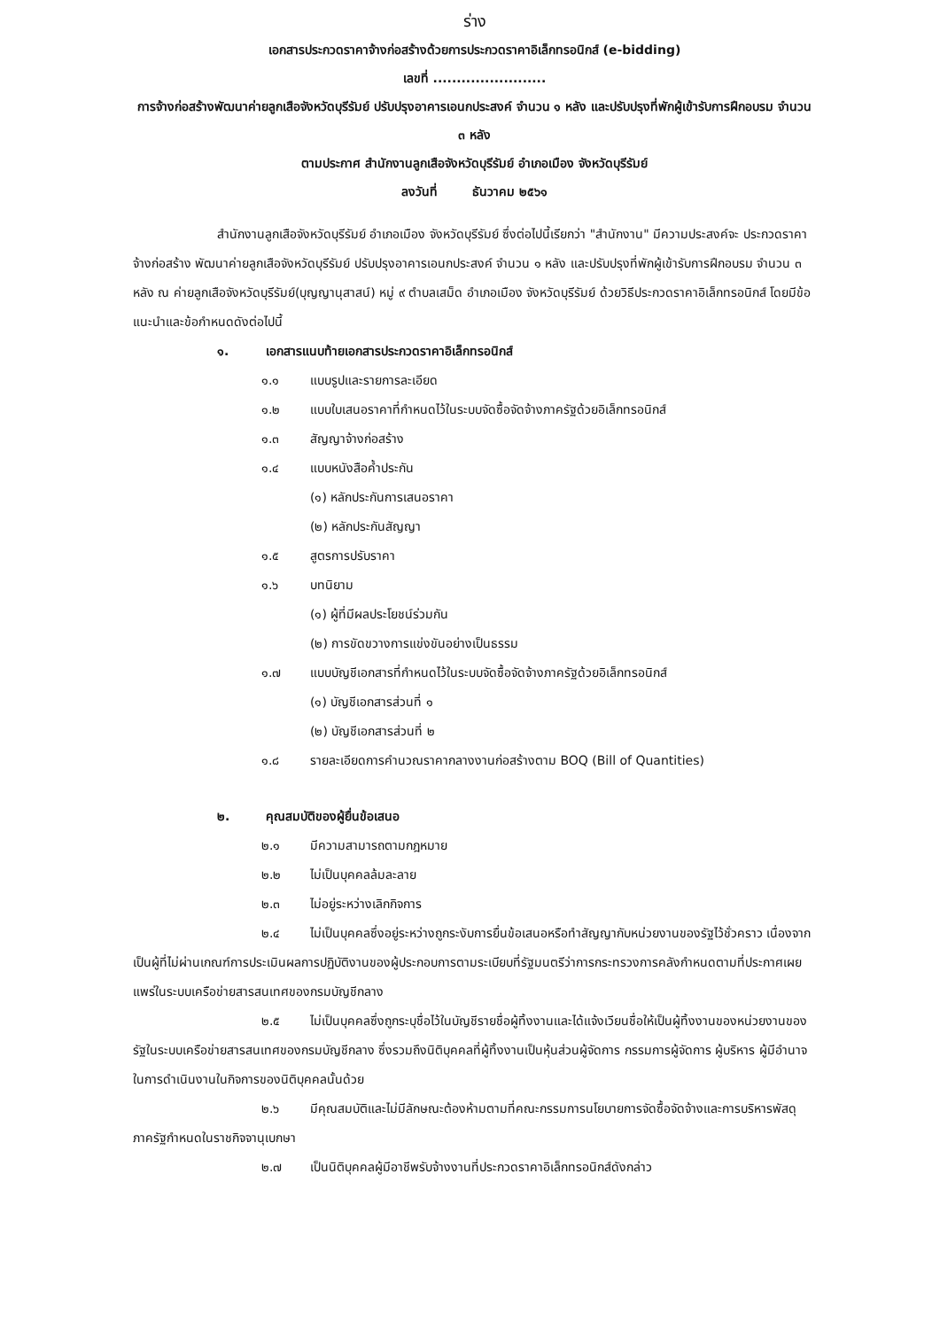ร่าง
เอกสารประกวดราคาจ้างก่อสร้างด้วยการประกวดราคาอิเล็กทรอนิกส์ (e-bidding)
เลขที่ ........................
การจ้างก่อสร้างพัฒนาค่ายลูกเสือจังหวัดบุรีรัมย์ ปรับปรุงอาคารเอนกประสงค์ จำนวน ๑ หลัง และปรับปรุงที่พักผู้เข้ารับการฝึกอบรม จำนวน ๓ หลัง
ตามประกาศ สำนักงานลูกเสือจังหวัดบุรีรัมย์ อำเภอเมือง จังหวัดบุรีรัมย์
ลงวันที่ ธันวาคม ๒๕๖๑
สำนักงานลูกเสือจังหวัดบุรีรัมย์ อำเภอเมือง จังหวัดบุรีรัมย์ ซึ่งต่อไปนี้เรียกว่า "สำนักงาน" มีความประสงค์จะ ประกวดราคาจ้างก่อสร้าง พัฒนาค่ายลูกเสือจังหวัดบุรีรัมย์ ปรับปรุงอาคารเอนกประสงค์ จำนวน ๑ หลัง และปรับปรุงที่พักผู้เข้ารับการฝึกอบรม จำนวน ๓ หลัง ณ ค่ายลูกเสือจังหวัดบุรีรัมย์(บุญญานุสาสน์) หมู่ ๙ ตำบลเสม็ด อำเภอเมือง จังหวัดบุรีรัมย์ ด้วยวิธีประกวดราคาอิเล็กทรอนิกส์ โดยมีข้อแนะนำและข้อกำหนดดังต่อไปนี้
๑. เอกสารแนบท้ายเอกสารประกวดราคาอิเล็กทรอนิกส์
๑.๑ แบบรูปและรายการละเอียด
๑.๒ แบบใบเสนอราคาที่กำหนดไว้ในระบบจัดซื้อจัดจ้างภาครัฐด้วยอิเล็กทรอนิกส์
๑.๓ สัญญาจ้างก่อสร้าง
๑.๔ แบบหนังสือค้ำประกัน
(๑) หลักประกันการเสนอราคา
(๒) หลักประกันสัญญา
๑.๕ สูตรการปรับราคา
๑.๖ บทนิยาม
(๑) ผู้ที่มีผลประโยชน์ร่วมกัน
(๒) การขัดขวางการแข่งขันอย่างเป็นธรรม
๑.๗ แบบบัญชีเอกสารที่กำหนดไว้ในระบบจัดซื้อจัดจ้างภาครัฐด้วยอิเล็กทรอนิกส์
(๑) บัญชีเอกสารส่วนที่ ๑
(๒) บัญชีเอกสารส่วนที่ ๒
๑.๘ รายละเอียดการคำนวณราคากลางงานก่อสร้างตาม BOQ (Bill of Quantities)
๒. คุณสมบัติของผู้ยื่นข้อเสนอ
๒.๑ มีความสามารถตามกฎหมาย
๒.๒ ไม่เป็นบุคคลล้มละลาย
๒.๓ ไม่อยู่ระหว่างเลิกกิจการ
๒.๔ ไม่เป็นบุคคลซึ่งอยู่ระหว่างถูกระงับการยื่นข้อเสนอหรือทำสัญญากับหน่วยงานของรัฐไว้ชั่วคราว เนื่องจากเป็นผู้ที่ไม่ผ่านเกณฑ์การประเมินผลการปฏิบัติงานของผู้ประกอบการตามระเบียบที่รัฐมนตรีว่าการกระทรวงการคลังกำหนดตามที่ประกาศเผยแพร่ในระบบเครือข่ายสารสนเทศของกรมบัญชีกลาง
๒.๕ ไม่เป็นบุคคลซึ่งถูกระบุชื่อไว้ในบัญชีรายชื่อผู้ทิ้งงานและได้แจ้งเวียนชื่อให้เป็นผู้ทิ้งงานของหน่วยงานของรัฐในระบบเครือข่ายสารสนเทศของกรมบัญชีกลาง ซึ่งรวมถึงนิติบุคคลที่ผู้ทิ้งงานเป็นหุ้นส่วนผู้จัดการ กรรมการผู้จัดการ ผู้บริหาร ผู้มีอำนาจในการดำเนินงานในกิจการของนิติบุคคลนั้นด้วย
๒.๖ มีคุณสมบัติและไม่มีลักษณะต้องห้ามตามที่คณะกรรมการนโยบายการจัดซื้อจัดจ้างและการบริหารพัสดุภาครัฐกำหนดในราชกิจจานุเบกษา
๒.๗ เป็นนิติบุคคลผู้มีอาชีพรับจ้างงานที่ประกวดราคาอิเล็กทรอนิกส์ดังกล่าว